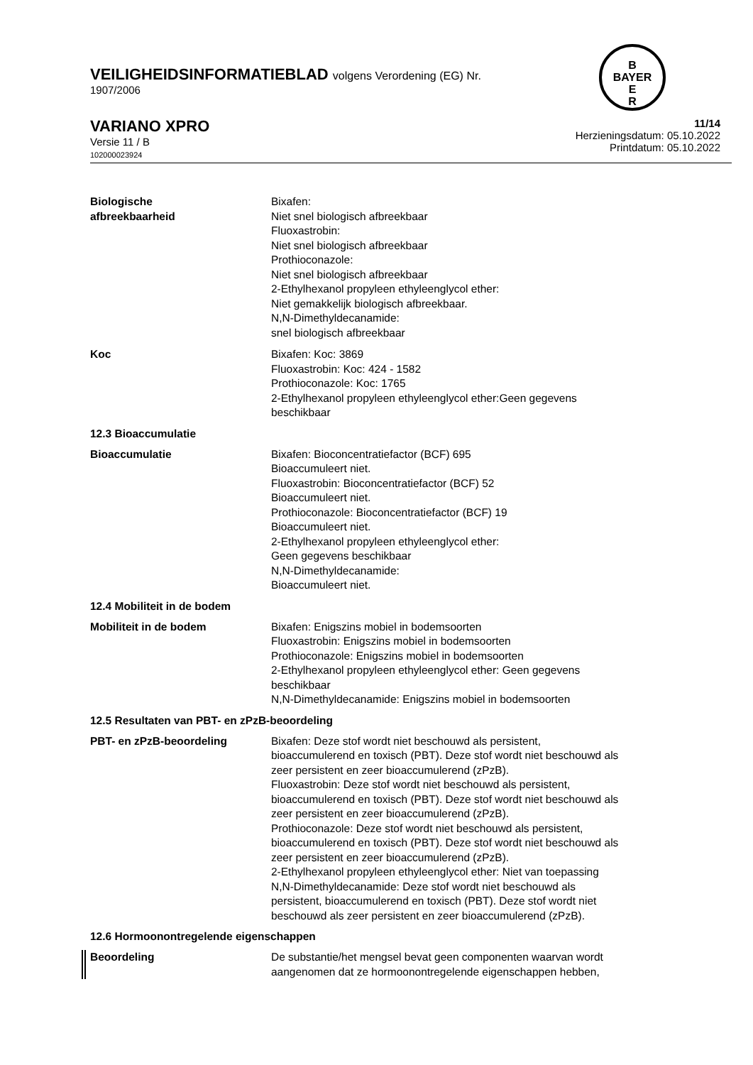B
BAYER
E
R
VEILIGHEIDSINFORMATIEBLAD volgens Verordening (EG) Nr.
1907/2006
VARIANO XPRO
Versie 11 / B
102000023924
11/14
Herzieningsdatum: 05.10.2022
Printdatum: 05.10.2022
Biologische
afbreekbaarheid
Bixafen:
Niet snel biologisch afbreekbaar
Fluoxastrobin:
Niet snel biologisch afbreekbaar
Prothioconazole:
Niet snel biologisch afbreekbaar
2-Ethylhexanol propyleen ethyleenglycol ether:
Niet gemakkelijk biologisch afbreekbaar.
N,N-Dimethyldecanamide:
snel biologisch afbreekbaar
Koc Bixafen: Koc: 3869
Fluoxastrobin: Koc: 424 - 1582
Prothioconazole: Koc: 1765
2-Ethylhexanol propyleen ethyleenglycol ether:Geen gegevens
beschikbaar
12.3 Bioaccumulatie
Bioaccumulatie Bixafen: Bioconcentratiefactor (BCF) 695
Bioaccumuleert niet.
Fluoxastrobin: Bioconcentratiefactor (BCF) 52
Bioaccumuleert niet.
Prothioconazole: Bioconcentratiefactor (BCF) 19
Bioaccumuleert niet.
2-Ethylhexanol propyleen ethyleenglycol ether:
Geen gegevens beschikbaar
N,N-Dimethyldecanamide:
Bioaccumuleert niet.
12.4 Mobiliteit in de bodem
Mobiliteit in de bodem Bixafen: Enigszins mobiel in bodemsoorten
Fluoxastrobin: Enigszins mobiel in bodemsoorten
Prothioconazole: Enigszins mobiel in bodemsoorten
2-Ethylhexanol propyleen ethyleenglycol ether: Geen gegevens
beschikbaar
N,N-Dimethyldecanamide: Enigszins mobiel in bodemsoorten
12.5 Resultaten van PBT- en zPzB-beoordeling
PBT- en zPzB-beoordeling Bixafen: Deze stof wordt niet beschouwd als persistent,
bioaccumulerend en toxisch (PBT). Deze stof wordt niet beschouwd als
zeer persistent en zeer bioaccumulerend (zPzB).
Fluoxastrobin: Deze stof wordt niet beschouwd als persistent,
bioaccumulerend en toxisch (PBT). Deze stof wordt niet beschouwd als
zeer persistent en zeer bioaccumulerend (zPzB).
Prothioconazole: Deze stof wordt niet beschouwd als persistent,
bioaccumulerend en toxisch (PBT). Deze stof wordt niet beschouwd als
zeer persistent en zeer bioaccumulerend (zPzB).
2-Ethylhexanol propyleen ethyleenglycol ether: Niet van toepassing
N,N-Dimethyldecanamide: Deze stof wordt niet beschouwd als
persistent, bioaccumulerend en toxisch (PBT). Deze stof wordt niet
beschouwd als zeer persistent en zeer bioaccumulerend (zPzB).
12.6 Hormoonontregelende eigenschappen
Beoordeling De substantie/het mengsel bevat geen componenten waarvan wordt
aangenomen dat ze hormoonontregelende eigenschappen hebben,